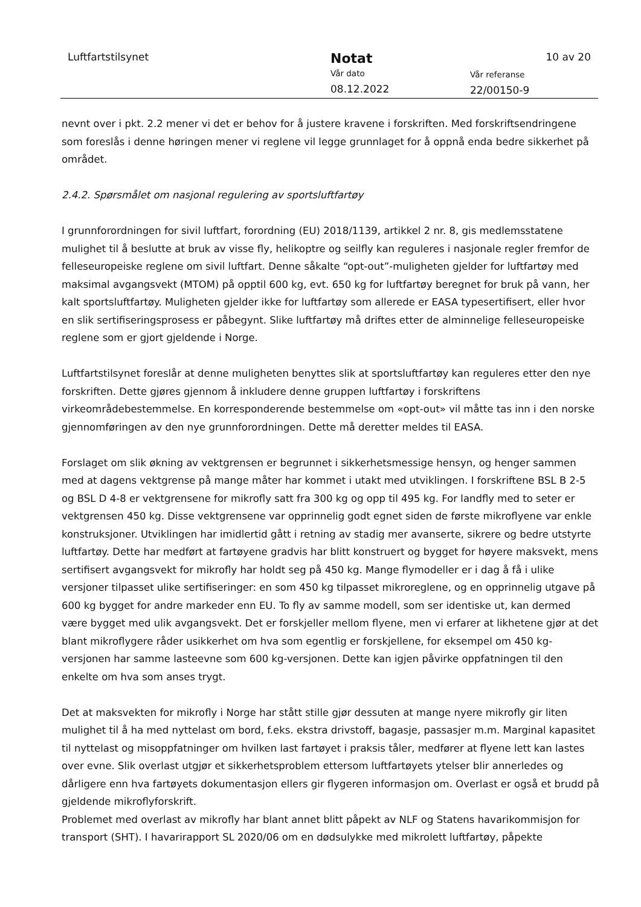Luftfartstilsynet
Notat
Vår dato
08.12.2022
Vår referanse
22/00150-9
10 av 20
nevnt over i pkt. 2.2 mener vi det er behov for å justere kravene i forskriften. Med forskriftsendringene som foreslås i denne høringen mener vi reglene vil legge grunnlaget for å oppnå enda bedre sikkerhet på området.
2.4.2. Spørsmålet om nasjonal regulering av sportsluftfartøy
I grunnforordningen for sivil luftfart, forordning (EU) 2018/1139, artikkel 2 nr. 8, gis medlemsstatene mulighet til å beslutte at bruk av visse fly, helikoptre og seilfly kan reguleres i nasjonale regler fremfor de felleseuropeiske reglene om sivil luftfart. Denne såkalte “opt-out”-muligheten gjelder for luftfartøy med maksimal avgangsvekt (MTOM) på opptil 600 kg, evt. 650 kg for luftfartøy beregnet for bruk på vann, her kalt sportsluftfartøy. Muligheten gjelder ikke for luftfartøy som allerede er EASA typesertifisert, eller hvor en slik sertifiseringsprosess er påbegynt. Slike luftfartøy må driftes etter de alminnelige felleseuropeiske reglene som er gjort gjeldende i Norge.
Luftfartstilsynet foreslår at denne muligheten benyttes slik at sportsluftfartøy kan reguleres etter den nye forskriften. Dette gjøres gjennom å inkludere denne gruppen luftfartøy i forskriftens virkeområdebestemmelse. En korresponderende bestemmelse om «opt-out» vil måtte tas inn i den norske gjennomføringen av den nye grunnforordningen. Dette må deretter meldes til EASA.
Forslaget om slik økning av vektgrensen er begrunnet i sikkerhetsmessige hensyn, og henger sammen med at dagens vektgrense på mange måter har kommet i utakt med utviklingen. I forskriftene BSL B 2-5 og BSL D 4-8 er vektgrensene for mikrofly satt fra 300 kg og opp til 495 kg. For landfly med to seter er vektgrensen 450 kg. Disse vektgrensene var opprinnelig godt egnet siden de første mikroflyene var enkle konstruksjoner. Utviklingen har imidlertid gått i retning av stadig mer avanserte, sikrere og bedre utstyrte luftfartøy. Dette har medført at fartøyene gradvis har blitt konstruert og bygget for høyere maksvekt, mens sertifisert avgangsvekt for mikrofly har holdt seg på 450 kg. Mange flymodeller er i dag å få i ulike versjoner tilpasset ulike sertifiseringer: en som 450 kg tilpasset mikroreglene, og en opprinnelig utgave på 600 kg bygget for andre markeder enn EU. To fly av samme modell, som ser identiske ut, kan dermed være bygget med ulik avgangsvekt. Det er forskjeller mellom flyene, men vi erfarer at likhetene gjør at det blant mikroflygere råder usikkerhet om hva som egentlig er forskjellene, for eksempel om 450 kg-versjonen har samme lasteevne som 600 kg-versjonen. Dette kan igjen påvirke oppfatningen til den enkelte om hva som anses trygt.
Det at maksvekten for mikrofly i Norge har stått stille gjør dessuten at mange nyere mikrofly gir liten mulighet til å ha med nyttelast om bord, f.eks. ekstra drivstoff, bagasje, passasjer m.m. Marginal kapasitet til nyttelast og misoppfatninger om hvilken last fartøyet i praksis tåler, medfører at flyene lett kan lastes over evne. Slik overlast utgjør et sikkerhetsproblem ettersom luftfartøyets ytelser blir annerledes og dårligere enn hva fartøyets dokumentasjon ellers gir flygeren informasjon om. Overlast er også et brudd på gjeldende mikroflyforskrift.
Problemet med overlast av mikrofly har blant annet blitt påpekt av NLF og Statens havarikommisjon for transport (SHT). I havarirapport SL 2020/06 om en dødsulykke med mikrolett luftfartøy, påpekte